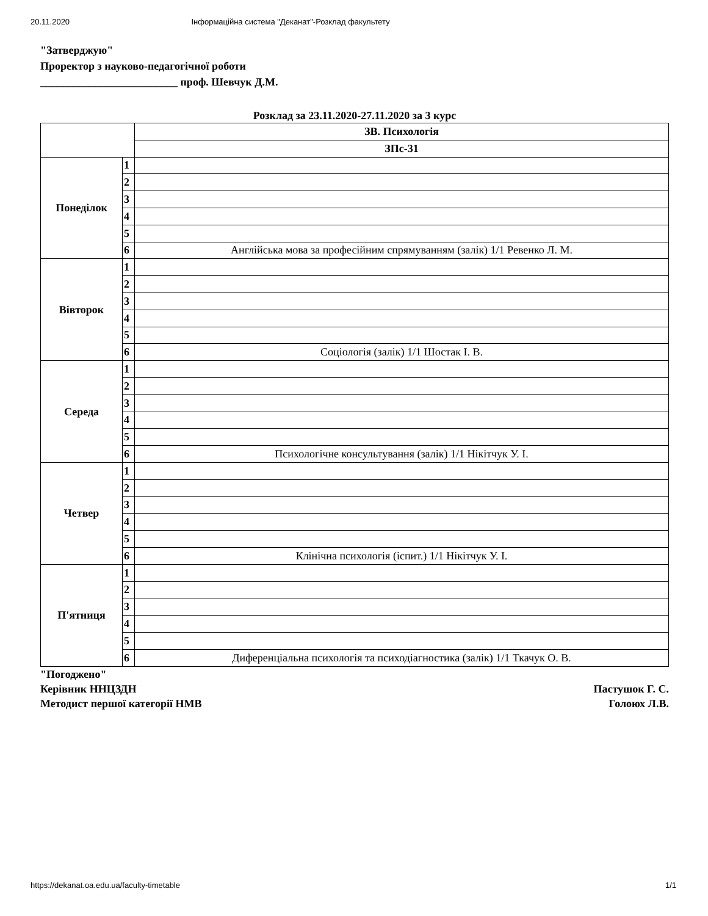20.11.2020 Інформаційна система "Деканат"-Розклад факультету
"Затверджую"
Проректор з науково-педагогічної роботи
_________________________ проф. Шевчук Д.М.
Розклад за 23.11.2020-27.11.2020 за 3 курс
| | | ЗВ. Психологія |
| --- | --- | --- |
| | | ЗПс-31 |
| Понеділок | 1 | |
| | 2 | |
| | 3 | |
| | 4 | |
| | 5 | |
| | 6 | Англійська мова за професійним спрямуванням (залік) 1/1 Ревенко Л. М. |
| Вівторок | 1 | |
| | 2 | |
| | 3 | |
| | 4 | |
| | 5 | |
| | 6 | Соціологія (залік) 1/1 Шостак І. В. |
| Середа | 1 | |
| | 2 | |
| | 3 | |
| | 4 | |
| | 5 | |
| | 6 | Психологічне консультування (залік) 1/1 Нікітчук У. І. |
| Четвер | 1 | |
| | 2 | |
| | 3 | |
| | 4 | |
| | 5 | |
| | 6 | Клінічна психологія (іспит.) 1/1 Нікітчук У. І. |
| П'ятниця | 1 | |
| | 2 | |
| | 3 | |
| | 4 | |
| | 5 | |
| | 6 | Диференціальна психологія та психодіагностика (залік) 1/1 Ткачук О. В. |
"Погоджено"
Керівник ННЦЗДН Пастушок Г. С.
Методист першої категорії НМВ Голоюх Л.В.
https://dekanat.oa.edu.ua/faculty-timetable 1/1